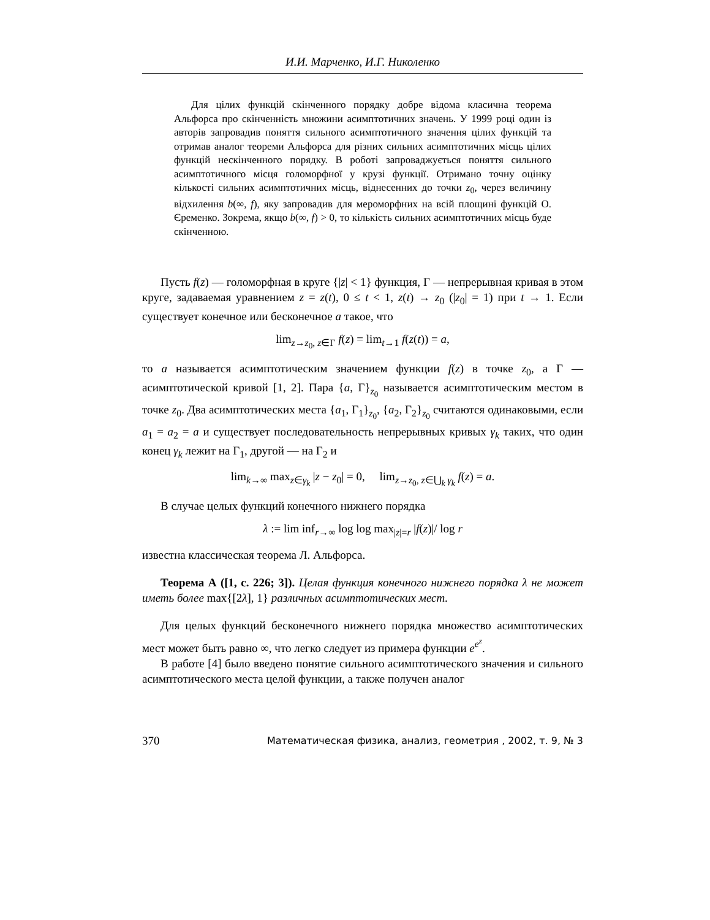И.И. Марченко, И.Г. Николенко
Для цілих функцій скінченного порядку добре відома класична теорема Альфорса про скінченність множини асимптотичних значень. У 1999 році один із авторів запровадив поняття сильного асимптотичного значення цілих функцій та отримав аналог теореми Альфорса для різних сильних асимптотичних місць цілих функцій нескінченного порядку. В роботі запроваджується поняття сильного асимптотичного місця голоморфної у крузі функції. Отримано точну оцінку кількості сильних асимптотичних місць, віднесенних до точки z<sub>0</sub>, через величину відхилення b(∞, f), яку запровадив для мероморфних на всій площині функцій О. Єременко. Зокрема, якщо b(∞, f) > 0, то кількість сильних асимптотичних місць буде скінченною.
Пусть f(z) — голоморфная в круге {|z| < 1} функция, Γ — непрерывная кривая в этом круге, задаваемая уравнением z = z(t), 0 ≤ t < 1, z(t) → z<sub>0</sub> (|z<sub>0</sub>| = 1) при t → 1. Если существует конечное или бесконечное a такое, что
lim<sub>z→z<sub>0</sub>, z∈Γ</sub> f(z) = lim<sub>t→1</sub> f(z(t)) = a,
то a называется асимптотическим значением функции f(z) в точке z<sub>0</sub>, а Γ — асимптотической кривой [1, 2]. Пара {a, Γ}<sub>z<sub>0</sub></sub> называется асимптотическим местом в точке z<sub>0</sub>. Два асимптотических места {a<sub>1</sub>, Γ<sub>1</sub>}<sub>z<sub>0</sub></sub>, {a<sub>2</sub>, Γ<sub>2</sub>}<sub>z<sub>0</sub></sub> считаются одинаковыми, если a<sub>1</sub> = a<sub>2</sub> = a и существует последовательность непрерывных кривых γ<sub>k</sub> таких, что один конец γ<sub>k</sub> лежит на Γ<sub>1</sub>, другой — на Γ<sub>2</sub> и
lim<sub>k→∞</sub> max<sub>z∈γ<sub>k</sub></sub> |z − z<sub>0</sub>| = 0, lim<sub>z→z<sub>0</sub>, z∈⋃<sub>k</sub> γ<sub>k</sub></sub> f(z) = a.
В случае целых функций конечного нижнего порядка
λ := lim inf<sub>r→∞</sub> log log max<sub>|z|=r</sub> |f(z)|/ log r
известна классическая теорема Л. Альфорса.
Теорема А ([1, с. 226; 3]). Целая функция конечного нижнего порядка λ не может иметь более max{[2λ], 1} различных асимптотических мест.
Для целых функций бесконечного нижнего порядка множество асимптотических мест может быть равно ∞, что легко следует из примера функции e<sup>e<sup>z</sup></sup>.
В работе [4] было введено понятие сильного асимптотического значения и сильного асимптотического места целой функции, а также получен аналог
370 Математическая физика, анализ, геометрия , 2002, т. 9, № 3